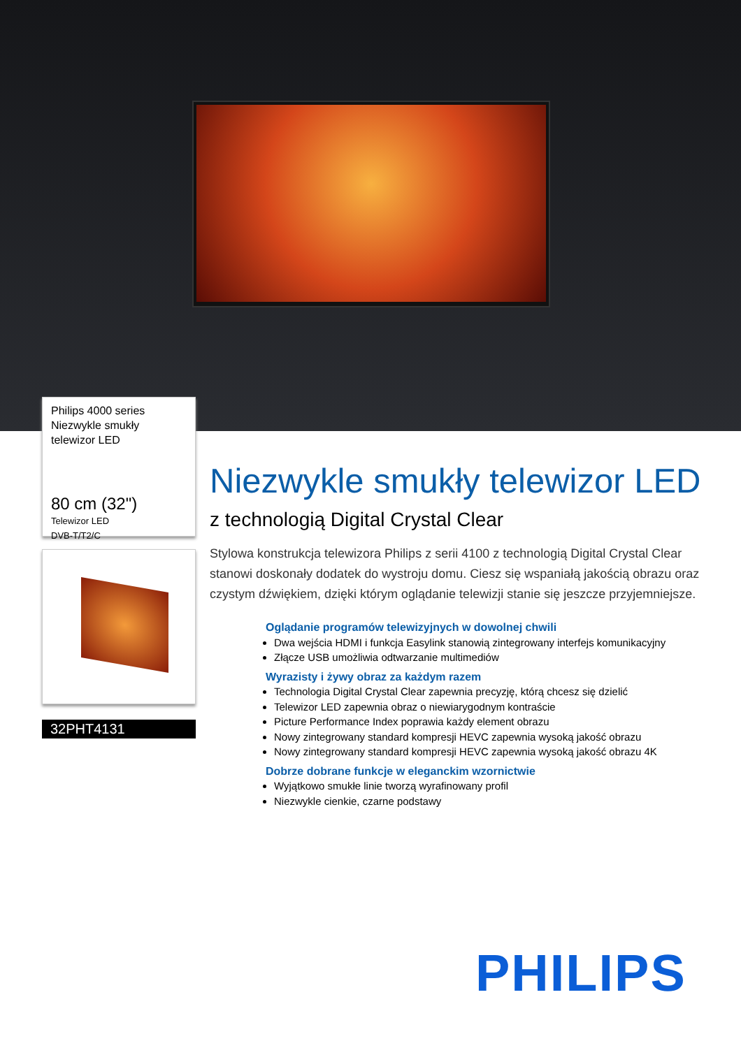Philips 4000 series
Niezwykle smukły
telewizor LED
80 cm (32")
Telewizor LED
DVB-T/T2/C
32PHT4131
Niezwykle smukły telewizor LED
z technologią Digital Crystal Clear
Stylowa konstrukcja telewizora Philips z serii 4100 z technologią Digital Crystal Clear stanowi doskonały dodatek do wystroju domu. Ciesz się wspaniałą jakością obrazu oraz czystym dźwiękiem, dzięki którym oglądanie telewizji stanie się jeszcze przyjemniejsze.
Oglądanie programów telewizyjnych w dowolnej chwili
Dwa wejścia HDMI i funkcja Easylink stanowią zintegrowany interfejs komunikacyjny
Złącze USB umożliwia odtwarzanie multimediów
Wyrazisty i żywy obraz za każdym razem
Technologia Digital Crystal Clear zapewnia precyzję, którą chcesz się dzielić
Telewizor LED zapewnia obraz o niewiarygodnym kontraście
Picture Performance Index poprawia każdy element obrazu
Nowy zintegrowany standard kompresji HEVC zapewnia wysoką jakość obrazu
Nowy zintegrowany standard kompresji HEVC zapewnia wysoką jakość obrazu 4K
Dobrze dobrane funkcje w eleganckim wzornictwie
Wyjątkowo smukłe linie tworzą wyrafinowany profil
Niezwykle cienkie, czarne podstawy
PHILIPS